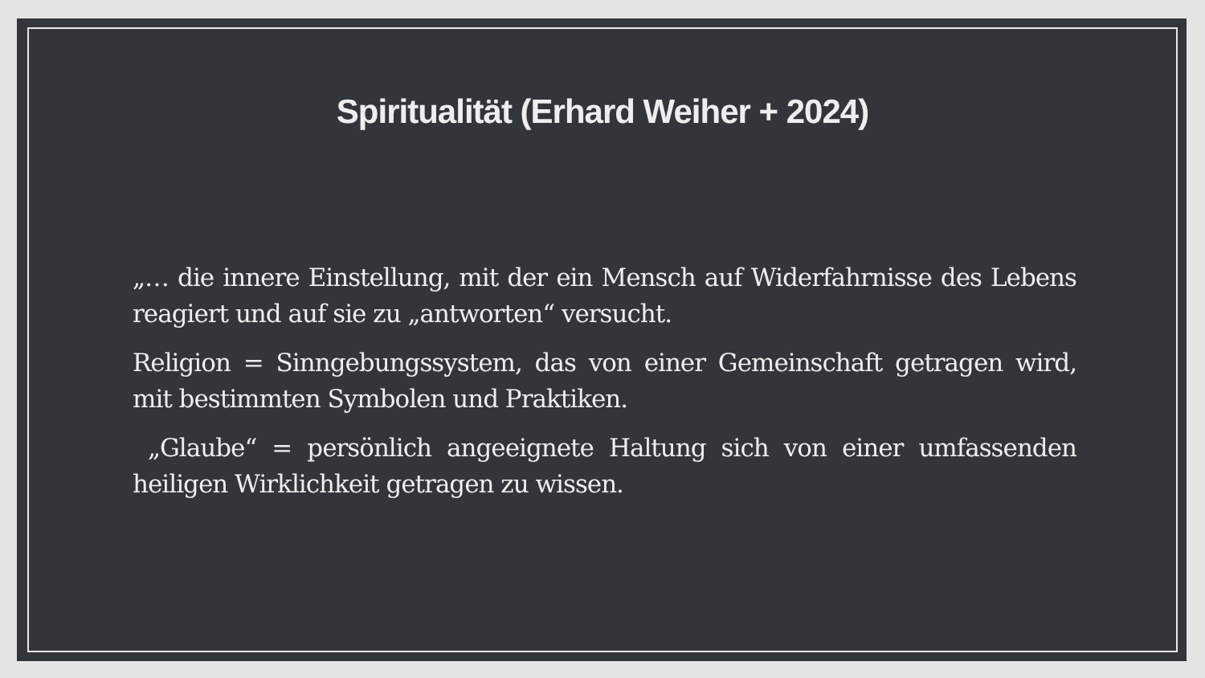Spiritualität (Erhard Weiher + 2024)
„… die innere Einstellung, mit der ein Mensch auf Widerfahrnisse des Lebens reagiert und auf sie zu „antworten“ versucht.
Religion = Sinngebungssystem, das von einer Gemeinschaft getragen wird, mit bestimmten Symbolen und Praktiken.
„Glaube“ = persönlich angeeignete Haltung sich von einer umfassenden heiligen Wirklichkeit getragen zu wissen.